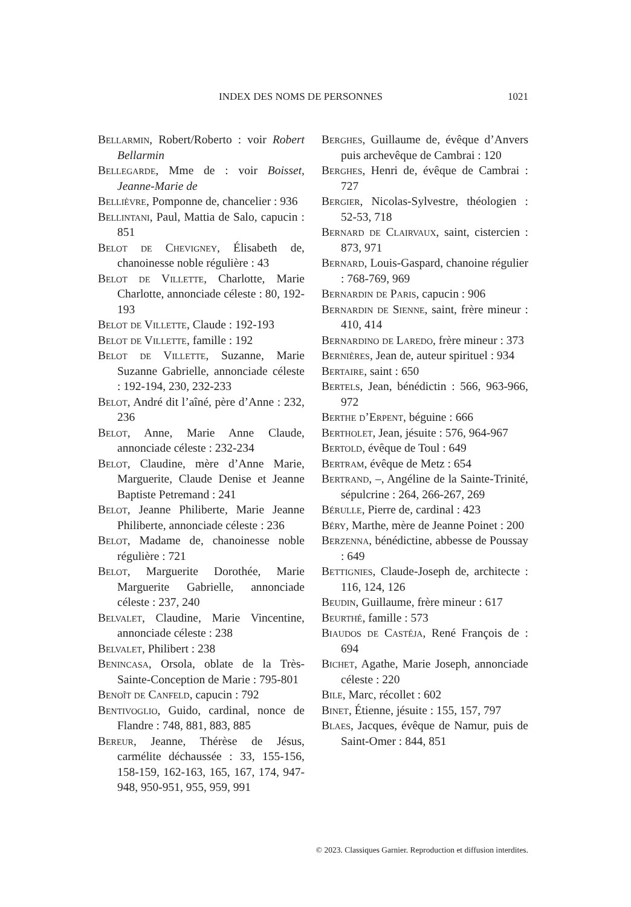INDEX DES NOMS DE PERSONNES 1021
Bellarmin, Robert/Roberto : voir Robert Bellarmin
Bellegarde, Mme de : voir Boisset, Jeanne-Marie de
Bellièvre, Pomponne de, chancelier : 936
Bellintani, Paul, Mattia de Salo, capucin : 851
Belot de Chevigney, Élisabeth de, chanoinesse noble régulière : 43
Belot de Villette, Charlotte, Marie Charlotte, annonciade céleste : 80, 192-193
Belot de Villette, Claude : 192-193
Belot de Villette, famille : 192
Belot de Villette, Suzanne, Marie Suzanne Gabrielle, annonciade céleste : 192-194, 230, 232-233
Belot, André dit l’aîné, père d’Anne : 232, 236
Belot, Anne, Marie Anne Claude, annonciade céleste : 232-234
Belot, Claudine, mère d’Anne Marie, Marguerite, Claude Denise et Jeanne Baptiste Petremand : 241
Belot, Jeanne Philiberte, Marie Jeanne Philiberte, annonciade céleste : 236
Belot, Madame de, chanoinesse noble régulière : 721
Belot, Marguerite Dorothée, Marie Marguerite Gabrielle, annonciade céleste : 237, 240
Belvalet, Claudine, Marie Vincentine, annonciade céleste : 238
Belvalet, Philibert : 238
Benincasa, Orsola, oblate de la Très-Sainte-Conception de Marie : 795-801
Benoît de Canfeld, capucin : 792
Bentivoglio, Guido, cardinal, nonce de Flandre : 748, 881, 883, 885
Bereur, Jeanne, Thérèse de Jésus, carmélite déchaussée : 33, 155-156, 158-159, 162-163, 165, 167, 174, 947-948, 950-951, 955, 959, 991
Berghes, Guillaume de, évêque d’Anvers puis archevêque de Cambrai : 120
Berghes, Henri de, évêque de Cambrai : 727
Bergier, Nicolas-Sylvestre, théologien : 52-53, 718
Bernard de Clairvaux, saint, cistercien : 873, 971
Bernard, Louis-Gaspard, chanoine régulier : 768-769, 969
Bernardin de Paris, capucin : 906
Bernardin de Sienne, saint, frère mineur : 410, 414
Bernardino de Laredo, frère mineur : 373
Bernières, Jean de, auteur spirituel : 934
Bertaire, saint : 650
Bertels, Jean, bénédictin : 566, 963-966, 972
Berthe d’Erpent, béguine : 666
Bertholet, Jean, jésuite : 576, 964-967
Bertold, évêque de Toul : 649
Bertram, évêque de Metz : 654
Bertrand, –, Angéline de la Sainte-Trinité, sépulcrine : 264, 266-267, 269
Bérulle, Pierre de, cardinal : 423
Béry, Marthe, mère de Jeanne Poinet : 200
Berzenna, bénédictine, abbesse de Poussay : 649
Bettignies, Claude-Joseph de, architecte : 116, 124, 126
Beudin, Guillaume, frère mineur : 617
Beurthé, famille : 573
Biaudos de Castéja, René François de : 694
Bichet, Agathe, Marie Joseph, annonciade céleste : 220
Bile, Marc, récollet : 602
Binet, Étienne, jésuite : 155, 157, 797
Blaes, Jacques, évêque de Namur, puis de Saint-Omer : 844, 851
© 2023. Classiques Garnier. Reproduction et diffusion interdites.